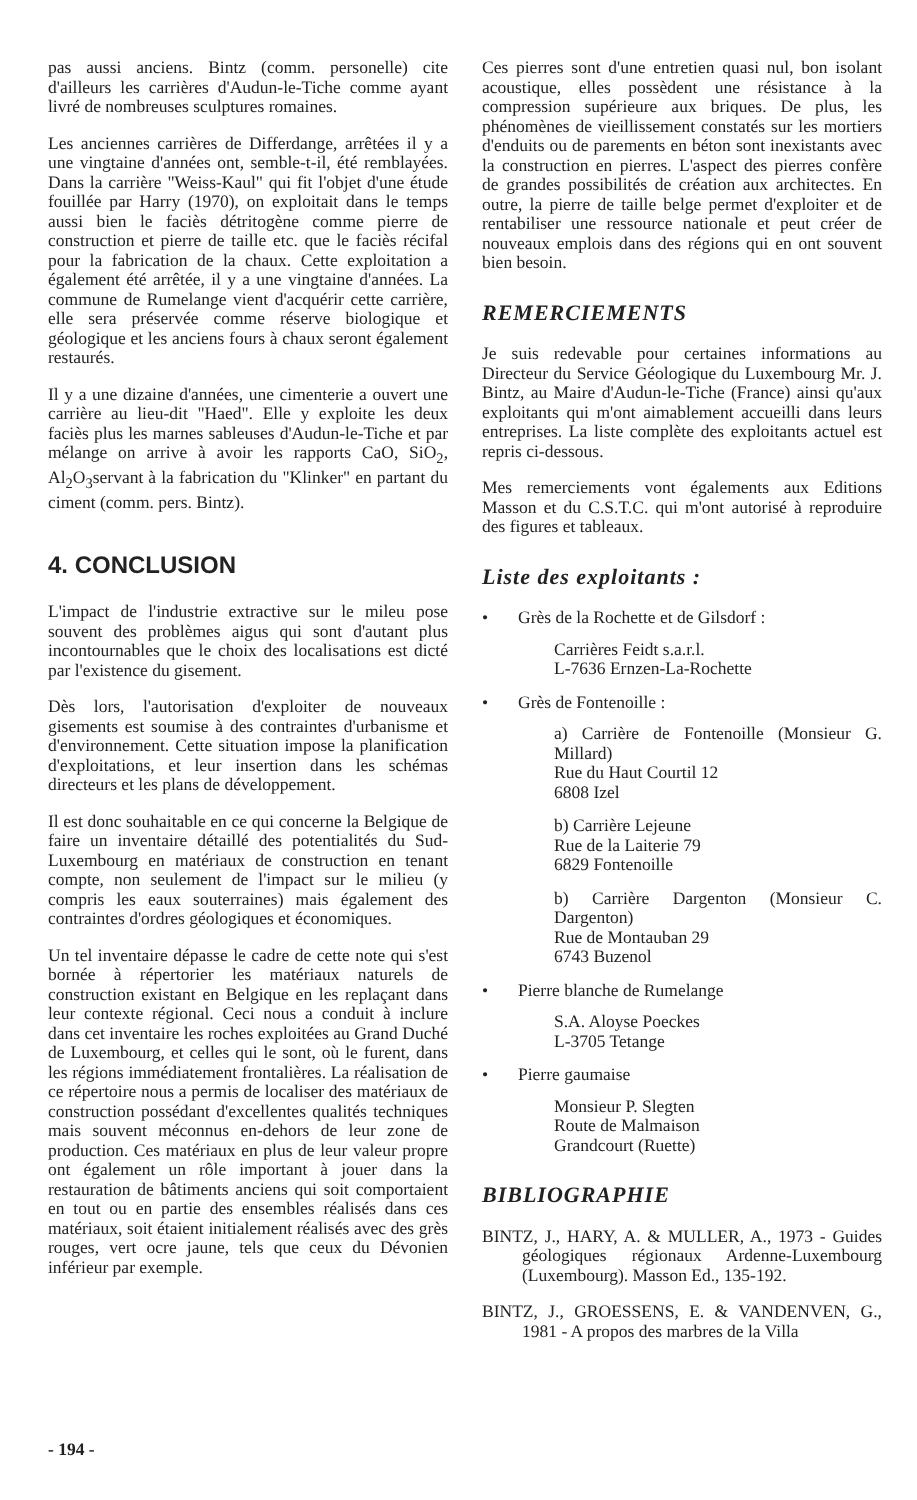pas aussi anciens. Bintz (comm. personelle) cite d'ailleurs les carrières d'Audun-le-Tiche comme ayant livré de nombreuses sculptures romaines.
Les anciennes carrières de Differdange, arrêtées il y a une vingtaine d'années ont, semble-t-il, été remblayées. Dans la carrière "Weiss-Kaul" qui fit l'objet d'une étude fouillée par Harry (1970), on exploitait dans le temps aussi bien le faciès détritogène comme pierre de construction et pierre de taille etc. que le faciès récifal pour la fabrication de la chaux. Cette exploitation a également été arrêtée, il y a une vingtaine d'années. La commune de Rumelange vient d'acquérir cette carrière, elle sera préservée comme réserve biologique et géologique et les anciens fours à chaux seront également restaurés.
Il y a une dizaine d'années, une cimenterie a ouvert une carrière au lieu-dit "Haed". Elle y exploite les deux faciès plus les marnes sableuses d'Audun-le-Tiche et par mélange on arrive à avoir les rapports CaO, SiO<sub>2</sub>, Al<sub>2</sub>O<sub>3</sub>servant à la fabrication du "Klinker" en partant du ciment (comm. pers. Bintz).
4. CONCLUSION
L'impact de l'industrie extractive sur le mileu pose souvent des problèmes aigus qui sont d'autant plus incontournables que le choix des localisations est dicté par l'existence du gisement.
Dès lors, l'autorisation d'exploiter de nouveaux gisements est soumise à des contraintes d'urbanisme et d'environnement. Cette situation impose la planification d'exploitations, et leur insertion dans les schémas directeurs et les plans de développement.
Il est donc souhaitable en ce qui concerne la Belgique de faire un inventaire détaillé des potentialités du Sud-Luxembourg en matériaux de construction en tenant compte, non seulement de l'impact sur le milieu (y compris les eaux souterraines) mais également des contraintes d'ordres géologiques et économiques.
Un tel inventaire dépasse le cadre de cette note qui s'est bornée à répertorier les matériaux naturels de construction existant en Belgique en les replaçant dans leur contexte régional. Ceci nous a conduit à inclure dans cet inventaire les roches exploitées au Grand Duché de Luxembourg, et celles qui le sont, où le furent, dans les régions immédiatement frontalières. La réalisation de ce répertoire nous a permis de localiser des matériaux de construction possédant d'excellentes qualités techniques mais souvent méconnus en-dehors de leur zone de production. Ces matériaux en plus de leur valeur propre ont également un rôle important à jouer dans la restauration de bâtiments anciens qui soit comportaient en tout ou en partie des ensembles réalisés dans ces matériaux, soit étaient initialement réalisés avec des grès rouges, vert ocre jaune, tels que ceux du Dévonien inférieur par exemple.
Ces pierres sont d'une entretien quasi nul, bon isolant acoustique, elles possèdent une résistance à la compression supérieure aux briques. De plus, les phénomènes de vieillissement constatés sur les mortiers d'enduits ou de parements en béton sont inexistants avec la construction en pierres. L'aspect des pierres confère de grandes possibilités de création aux architectes. En outre, la pierre de taille belge permet d'exploiter et de rentabiliser une ressource nationale et peut créer de nouveaux emplois dans des régions qui en ont souvent bien besoin.
REMERCIEMENTS
Je suis redevable pour certaines informations au Directeur du Service Géologique du Luxembourg Mr. J. Bintz, au Maire d'Audun-le-Tiche (France) ainsi qu'aux exploitants qui m'ont aimablement accueilli dans leurs entreprises. La liste complète des exploitants actuel est repris ci-dessous.
Mes remerciements vont égalements aux Editions Masson et du C.S.T.C. qui m'ont autorisé à reproduire des figures et tableaux.
Liste des exploitants :
• Grès de la Rochette et de Gilsdorf :
Carrières Feidt s.a.r.l.
L-7636 Ernzen-La-Rochette
• Grès de Fontenoille :
a) Carrière de Fontenoille (Monsieur G. Millard)
Rue du Haut Courtil 12
6808 Izel
b) Carrière Lejeune
Rue de la Laiterie 79
6829 Fontenoille
b) Carrière Dargenton (Monsieur C. Dargenton)
Rue de Montauban 29
6743 Buzenol
• Pierre blanche de Rumelange
S.A. Aloyse Poeckes
L-3705 Tetange
• Pierre gaumaise
Monsieur P. Slegten
Route de Malmaison
Grandcourt (Ruette)
BIBLIOGRAPHIE
BINTZ, J., HARY, A. & MULLER, A., 1973 - Guides géologiques régionaux Ardenne-Luxembourg (Luxembourg). Masson Ed., 135-192.
BINTZ, J., GROESSENS, E. & VANDENVEN, G., 1981 - A propos des marbres de la Villa
- 194 -